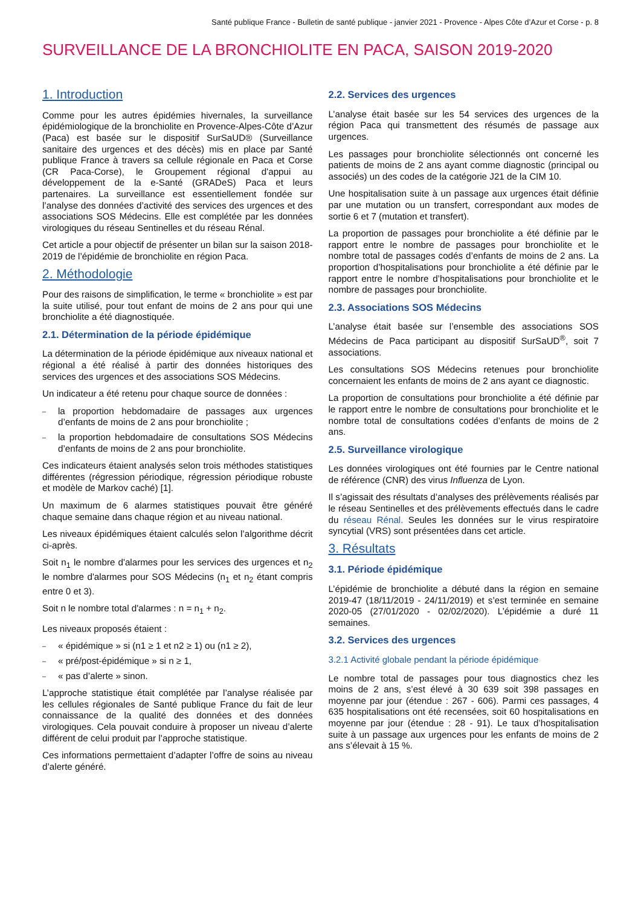Santé publique France - Bulletin de santé publique - janvier 2021 - Provence - Alpes Côte d’Azur et Corse - p. 8
SURVEILLANCE DE LA BRONCHIOLITE EN PACA, SAISON 2019-2020
1. Introduction
Comme pour les autres épidémies hivernales, la surveillance épidémiologique de la bronchiolite en Provence-Alpes-Côte d’Azur (Paca) est basée sur le dispositif SurSaUD® (Surveillance sanitaire des urgences et des décès) mis en place par Santé publique France à travers sa cellule régionale en Paca et Corse (CR Paca-Corse), le Groupement régional d'appui au développement de la e-Santé (GRADeS) Paca et leurs partenaires. La surveillance est essentiellement fondée sur l’analyse des données d’activité des services des urgences et des associations SOS Médecins. Elle est complétée par les données virologiques du réseau Sentinelles et du réseau Rénal.
Cet article a pour objectif de présenter un bilan sur la saison 2018-2019 de l’épidémie de bronchiolite en région Paca.
2. Méthodologie
Pour des raisons de simplification, le terme « bronchiolite » est par la suite utilisé, pour tout enfant de moins de 2 ans pour qui une bronchiolite a été diagnostiquée.
2.1. Détermination de la période épidémique
La détermination de la période épidémique aux niveaux national et régional a été réalisé à partir des données historiques des services des urgences et des associations SOS Médecins.
Un indicateur a été retenu pour chaque source de données :
– la proportion hebdomadaire de passages aux urgences d’enfants de moins de 2 ans pour bronchiolite ;
– la proportion hebdomadaire de consultations SOS Médecins d’enfants de moins de 2 ans pour bronchiolite.
Ces indicateurs étaient analysés selon trois méthodes statistiques différentes (régression périodique, régression périodique robuste et modèle de Markov caché) [1].
Un maximum de 6 alarmes statistiques pouvait être généré chaque semaine dans chaque région et au niveau national.
Les niveaux épidémiques étaient calculés selon l’algorithme décrit ci-après.
Soit n<sub>1</sub> le nombre d'alarmes pour les services des urgences et n<sub>2</sub> le nombre d'alarmes pour SOS Médecins (n<sub>1</sub> et n<sub>2</sub> étant compris entre 0 et 3).
Soit n le nombre total d'alarmes : n = n<sub>1</sub> + n<sub>2</sub>.
Les niveaux proposés étaient :
– « épidémique » si (n1 ≥ 1 et n2 ≥ 1) ou (n1 ≥ 2),
– « pré/post-épidémique » si n ≥ 1,
– « pas d’alerte » sinon.
L’approche statistique était complétée par l’analyse réalisée par les cellules régionales de Santé publique France du fait de leur connaissance de la qualité des données et des données virologiques. Cela pouvait conduire à proposer un niveau d’alerte différent de celui produit par l’approche statistique.
Ces informations permettaient d’adapter l’offre de soins au niveau d’alerte généré.
2.2. Services des urgences
L’analyse était basée sur les 54 services des urgences de la région Paca qui transmettent des résumés de passage aux urgences.
Les passages pour bronchiolite sélectionnés ont concerné les patients de moins de 2 ans ayant comme diagnostic (principal ou associés) un des codes de la catégorie J21 de la CIM 10.
Une hospitalisation suite à un passage aux urgences était définie par une mutation ou un transfert, correspondant aux modes de sortie 6 et 7 (mutation et transfert).
La proportion de passages pour bronchiolite a été définie par le rapport entre le nombre de passages pour bronchiolite et le nombre total de passages codés d’enfants de moins de 2 ans. La proportion d’hospitalisations pour bronchiolite a été définie par le rapport entre le nombre d’hospitalisations pour bronchiolite et le nombre de passages pour bronchiolite.
2.3. Associations SOS Médecins
L’analyse était basée sur l’ensemble des associations SOS Médecins de Paca participant au dispositif SurSaUD<sup>®</sup>, soit 7 associations.
Les consultations SOS Médecins retenues pour bronchiolite concernaient les enfants de moins de 2 ans ayant ce diagnostic.
La proportion de consultations pour bronchiolite a été définie par le rapport entre le nombre de consultations pour bronchiolite et le nombre total de consultations codées d’enfants de moins de 2 ans.
2.5. Surveillance virologique
Les données virologiques ont été fournies par le Centre national de référence (CNR) des virus Influenza de Lyon.
Il s’agissait des résultats d’analyses des prélèvements réalisés par le réseau Sentinelles et des prélèvements effectués dans le cadre du réseau Rénal. Seules les données sur le virus respiratoire syncytial (VRS) sont présentées dans cet article.
3. Résultats
3.1. Période épidémique
L’épidémie de bronchiolite a débuté dans la région en semaine 2019-47 (18/11/2019 - 24/11/2019) et s’est terminée en semaine 2020-05 (27/01/2020 - 02/02/2020). L’épidémie a duré 11 semaines.
3.2. Services des urgences
3.2.1 Activité globale pendant la période épidémique
Le nombre total de passages pour tous diagnostics chez les moins de 2 ans, s’est élevé à 30 639 soit 398 passages en moyenne par jour (étendue : 267 - 606). Parmi ces passages, 4 635 hospitalisations ont été recensées, soit 60 hospitalisations en moyenne par jour (étendue : 28 - 91). Le taux d’hospitalisation suite à un passage aux urgences pour les enfants de moins de 2 ans s’élevait à 15 %.